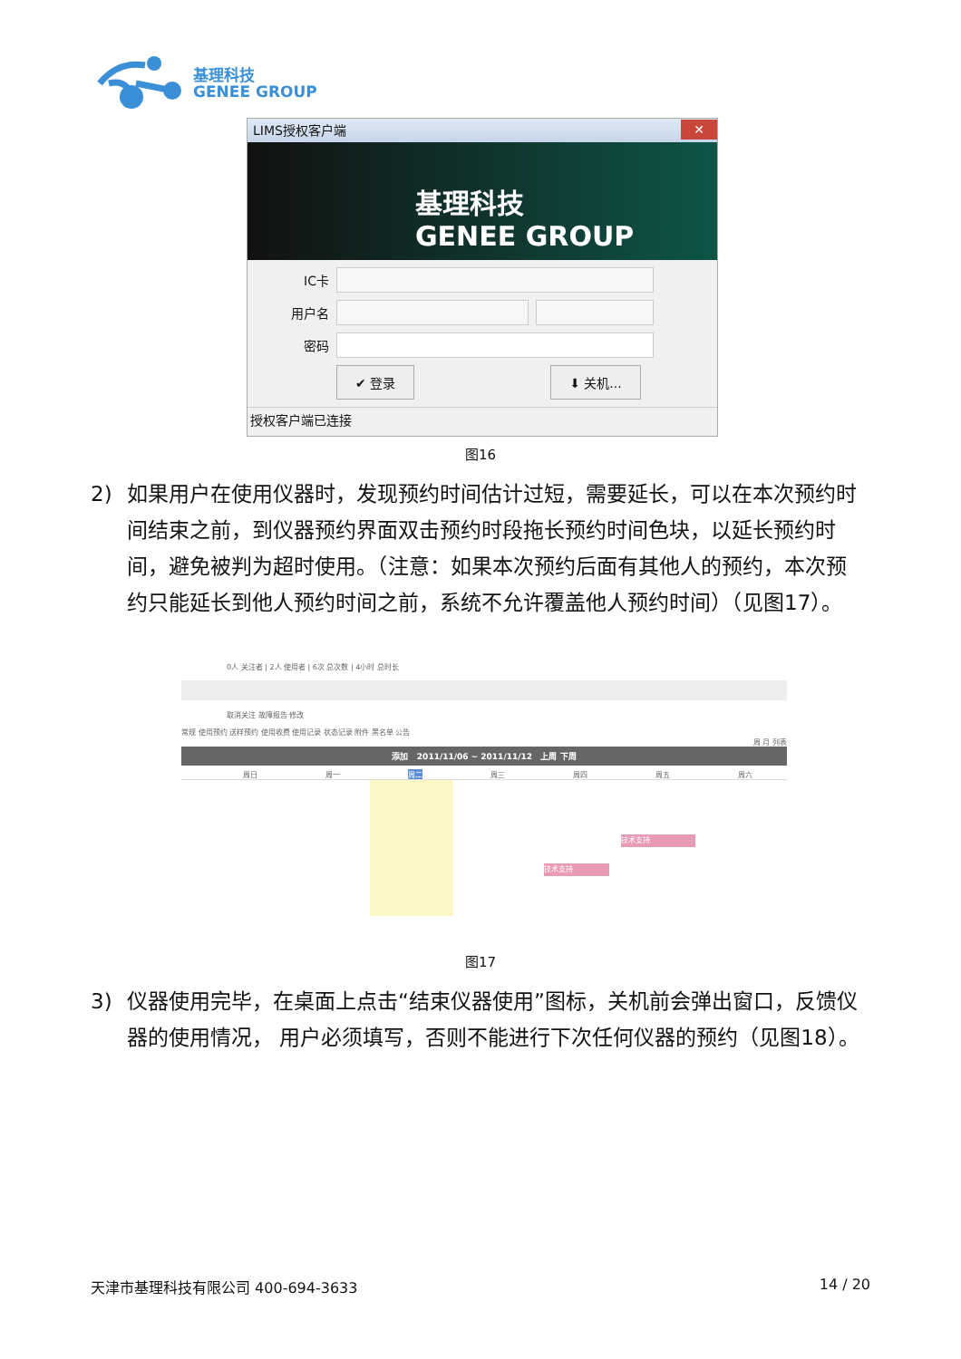基理科技
GENEE GROUP
LIMS授权客户端
✕
基理科技
GENEE GROUP
IC卡
用户名
密码
✔ 登录 ⬇ 关机...
授权客户端已连接
图16
2) 如果用户在使用仪器时，发现预约时间估计过短，需要延长，可以在本次预约时间结束之前，到仪器预约界面双击预约时段拖长预约时间色块，以延长预约时间，避免被判为超时使用。（注意：如果本次预约后面有其他人的预约，本次预约只能延长到他人预约时间之前，系统不允许覆盖他人预约时间）（见图17）。
0人 关注者 | 2人 使用者 | 6次 总次数 | 4小时 总时长
取消关注 故障报告 修改
常规 使用预约 送样预约 使用收费 使用记录 状态记录 附件 黑名单 公告
周 月 列表
添加 2011/11/06 ~ 2011/11/12 上周 下周
周日 周一 周二 周三 周四 周五 周六
技术支持
技术支持
图17
3) 仪器使用完毕，在桌面上点击“结束仪器使用”图标，关机前会弹出窗口，反馈仪器的使用情况， 用户必须填写，否则不能进行下次任何仪器的预约（见图18）。
天津市基理科技有限公司 400-694-3633 14 / 20